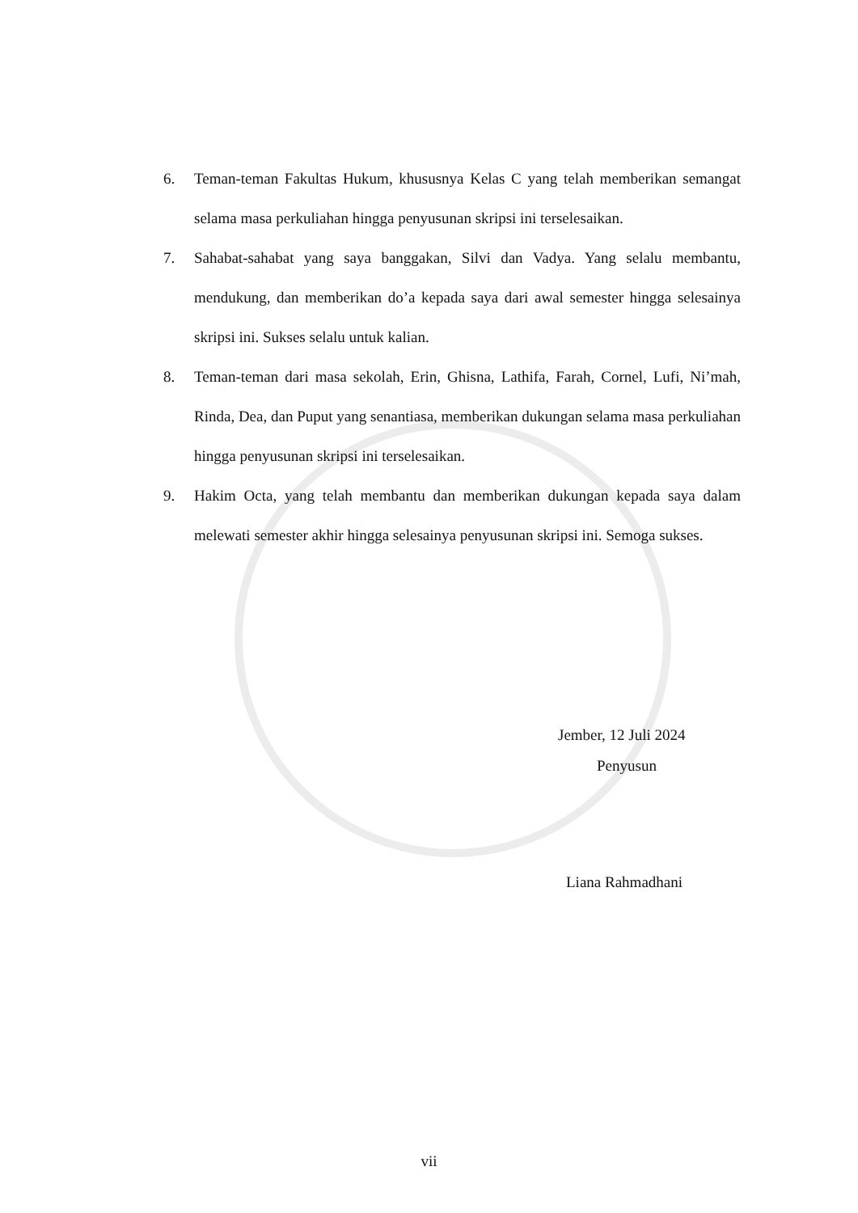6. Teman-teman Fakultas Hukum, khususnya Kelas C yang telah memberikan semangat selama masa perkuliahan hingga penyusunan skripsi ini terselesaikan.
7. Sahabat-sahabat yang saya banggakan, Silvi dan Vadya. Yang selalu membantu, mendukung, dan memberikan do’a kepada saya dari awal semester hingga selesainya skripsi ini. Sukses selalu untuk kalian.
8. Teman-teman dari masa sekolah, Erin, Ghisna, Lathifa, Farah, Cornel, Lufi, Ni’mah, Rinda, Dea, dan Puput yang senantiasa, memberikan dukungan selama masa perkuliahan hingga penyusunan skripsi ini terselesaikan.
9. Hakim Octa, yang telah membantu dan memberikan dukungan kepada saya dalam melewati semester akhir hingga selesainya penyusunan skripsi ini. Semoga sukses.
Jember, 12 Juli 2024
Penyusun
Liana Rahmadhani
vii